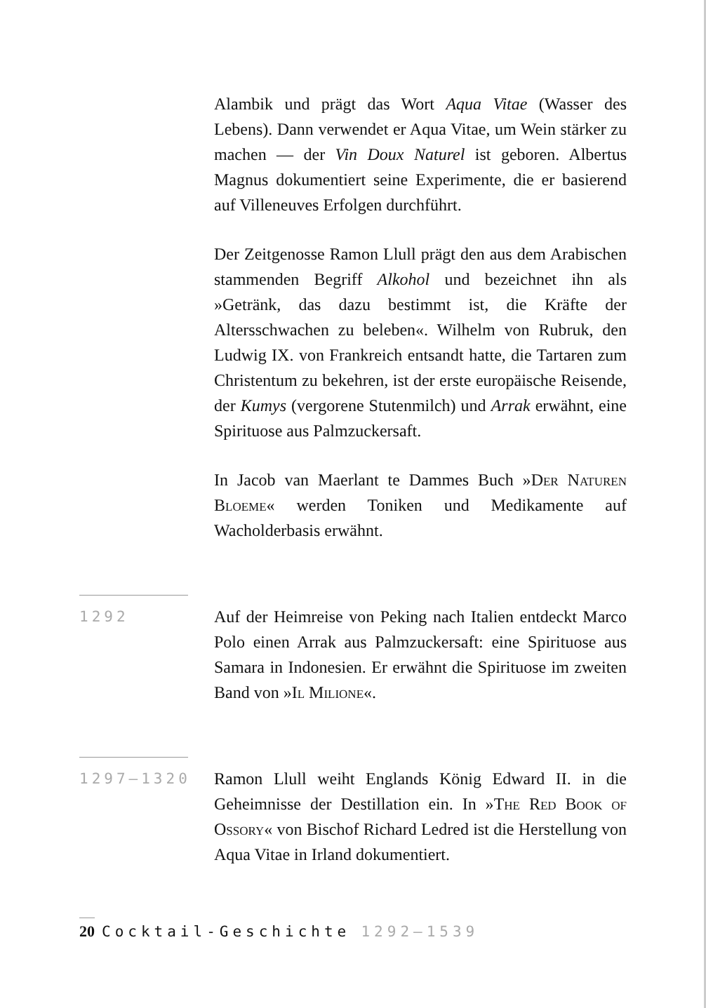Alambik und prägt das Wort Aqua Vitae (Wasser des Lebens). Dann verwendet er Aqua Vitae, um Wein stärker zu machen — der Vin Doux Naturel ist geboren. Albertus Magnus dokumentiert seine Experimente, die er basierend auf Villeneuves Erfolgen durchführt.
Der Zeitgenosse Ramon Llull prägt den aus dem Arabischen stammenden Begriff Alkohol und bezeichnet ihn als »Getränk, das dazu bestimmt ist, die Kräfte der Altersschwachen zu beleben«. Wilhelm von Rubruk, den Ludwig IX. von Frankreich entsandt hatte, die Tartaren zum Christentum zu bekehren, ist der erste europäische Reisende, der Kumys (vergorene Stutenmilch) und Arrak erwähnt, eine Spirituose aus Palmzuckersaft.
In Jacob van Maerlant te Dammes Buch »Der Naturen Bloeme« werden Toniken und Medikamente auf Wacholderbasis erwähnt.
1292
Auf der Heimreise von Peking nach Italien entdeckt Marco Polo einen Arrak aus Palmzuckersaft: eine Spirituose aus Samara in Indonesien. Er erwähnt die Spirituose im zweiten Band von »Il Milione«.
1297–1320
Ramon Llull weiht Englands König Edward II. in die Geheimnisse der Destillation ein. In »The Red Book of Ossory« von Bischof Richard Ledred ist die Herstellung von Aqua Vitae in Irland dokumentiert.
20 Cocktail-Geschichte 1292–1539